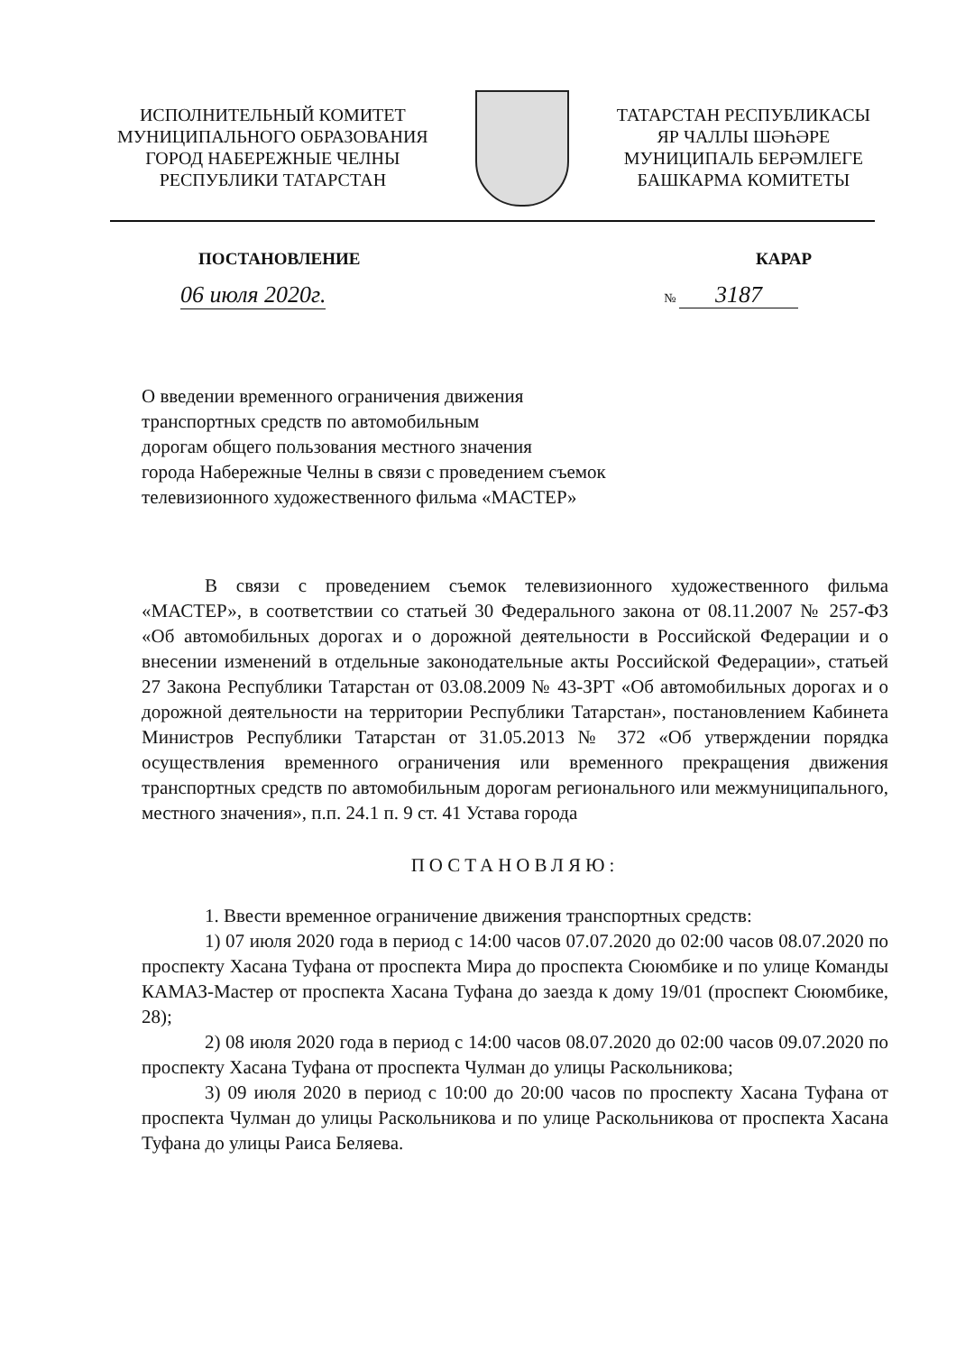ИСПОЛНИТЕЛЬНЫЙ КОМИТЕТ
МУНИЦИПАЛЬНОГО ОБРАЗОВАНИЯ
ГОРОД НАБЕРЕЖНЫЕ ЧЕЛНЫ
РЕСПУБЛИКИ ТАТАРСТАН
ТАТАРСТАН РЕСПУБЛИКАСЫ
ЯР ЧАЛЛЫ ШӘҺӘРЕ
МУНИЦИПАЛЬ БЕРӘМЛЕГЕ
БАШКАРМА КОМИТЕТЫ
ПОСТАНОВЛЕНИЕ КАРАР
06 июля 2020г.
№ 3187
О введении временного ограничения движения
транспортных средств по автомобильным
дорогам общего пользования местного значения
города Набережные Челны в связи с проведением съемок
телевизионного художественного фильма «МАСТЕР»
В связи с проведением съемок телевизионного художественного фильма «МАСТЕР», в соответствии со статьей 30 Федерального закона от 08.11.2007 № 257-ФЗ «Об автомобильных дорогах и о дорожной деятельности в Российской Федерации и о внесении изменений в отдельные законодательные акты Российской Федерации», статьей 27 Закона Республики Татарстан от 03.08.2009 № 43-ЗРТ «Об автомобильных дорогах и о дорожной деятельности на территории Республики Татарстан», постановлением Кабинета Министров Республики Татарстан от 31.05.2013 № 372 «Об утверждении порядка осуществления временного ограничения или временного прекращения движения транспортных средств по автомобильным дорогам регионального или межмуниципального, местного значения», п.п. 24.1 п. 9 ст. 41 Устава города
ПОСТАНОВЛЯЮ:
1. Ввести временное ограничение движения транспортных средств:
1) 07 июля 2020 года в период с 14:00 часов 07.07.2020 до 02:00 часов 08.07.2020 по проспекту Хасана Туфана от проспекта Мира до проспекта Сююмбике и по улице Команды КАМАЗ-Мастер от проспекта Хасана Туфана до заезда к дому 19/01 (проспект Сююмбике, 28);
2) 08 июля 2020 года в период с 14:00 часов 08.07.2020 до 02:00 часов 09.07.2020 по проспекту Хасана Туфана от проспекта Чулман до улицы Раскольникова;
3) 09 июля 2020 в период с 10:00 до 20:00 часов по проспекту Хасана Туфана от проспекта Чулман до улицы Раскольникова и по улице Раскольникова от проспекта Хасана Туфана до улицы Раиса Беляева.